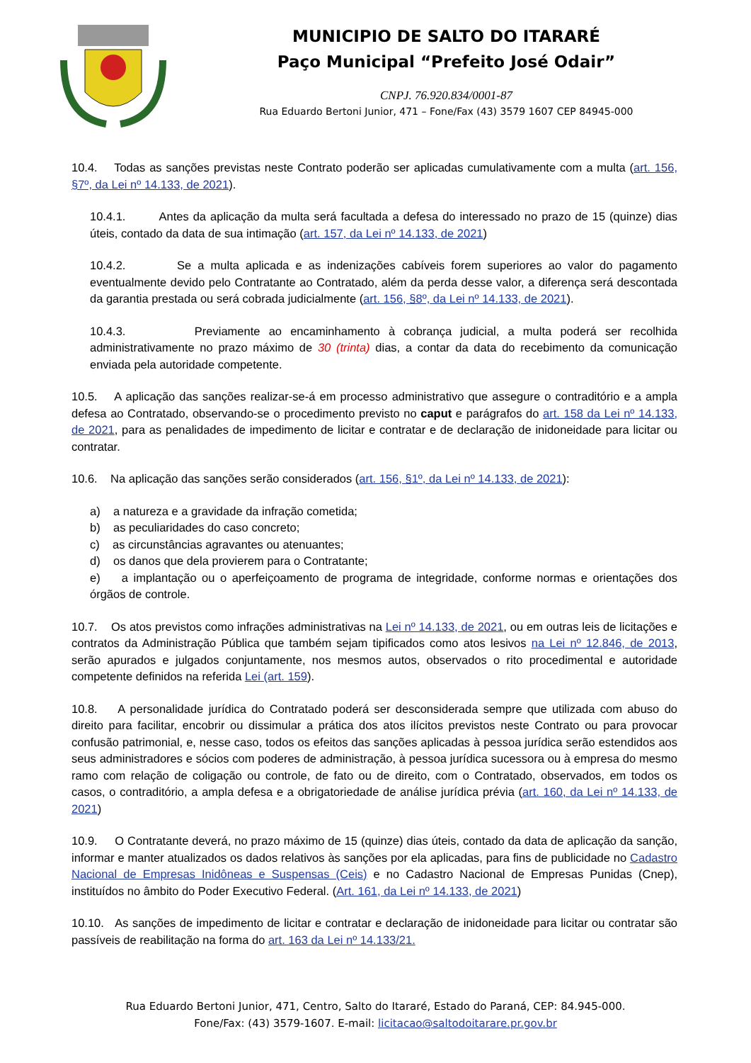MUNICIPIO DE SALTO DO ITARARÉ
Paço Municipal “Prefeito José Odair”
CNPJ. 76.920.834/0001-87
Rua Eduardo Bertoni Junior, 471 – Fone/Fax (43) 3579 1607 CEP 84945-000
10.4. Todas as sanções previstas neste Contrato poderão ser aplicadas cumulativamente com a multa (art. 156, §7º, da Lei nº 14.133, de 2021).
10.4.1. Antes da aplicação da multa será facultada a defesa do interessado no prazo de 15 (quinze) dias úteis, contado da data de sua intimação (art. 157, da Lei nº 14.133, de 2021)
10.4.2. Se a multa aplicada e as indenizações cabíveis forem superiores ao valor do pagamento eventualmente devido pelo Contratante ao Contratado, além da perda desse valor, a diferença será descontada da garantia prestada ou será cobrada judicialmente (art. 156, §8º, da Lei nº 14.133, de 2021).
10.4.3. Previamente ao encaminhamento à cobrança judicial, a multa poderá ser recolhida administrativamente no prazo máximo de 30 (trinta) dias, a contar da data do recebimento da comunicação enviada pela autoridade competente.
10.5. A aplicação das sanções realizar-se-á em processo administrativo que assegure o contraditório e a ampla defesa ao Contratado, observando-se o procedimento previsto no caput e parágrafos do art. 158 da Lei nº 14.133, de 2021, para as penalidades de impedimento de licitar e contratar e de declaração de inidoneidade para licitar ou contratar.
10.6. Na aplicação das sanções serão considerados (art. 156, §1º, da Lei nº 14.133, de 2021):
a) a natureza e a gravidade da infração cometida;
b) as peculiaridades do caso concreto;
c) as circunstâncias agravantes ou atenuantes;
d) os danos que dela provierem para o Contratante;
e) a implantação ou o aperfeiçoamento de programa de integridade, conforme normas e orientações dos órgãos de controle.
10.7. Os atos previstos como infrações administrativas na Lei nº 14.133, de 2021, ou em outras leis de licitações e contratos da Administração Pública que também sejam tipificados como atos lesivos na Lei nº 12.846, de 2013, serão apurados e julgados conjuntamente, nos mesmos autos, observados o rito procedimental e autoridade competente definidos na referida Lei (art. 159).
10.8. A personalidade jurídica do Contratado poderá ser desconsiderada sempre que utilizada com abuso do direito para facilitar, encobrir ou dissimular a prática dos atos ilícitos previstos neste Contrato ou para provocar confusão patrimonial, e, nesse caso, todos os efeitos das sanções aplicadas à pessoa jurídica serão estendidos aos seus administradores e sócios com poderes de administração, à pessoa jurídica sucessora ou à empresa do mesmo ramo com relação de coligação ou controle, de fato ou de direito, com o Contratado, observados, em todos os casos, o contraditório, a ampla defesa e a obrigatoriedade de análise jurídica prévia (art. 160, da Lei nº 14.133, de 2021)
10.9. O Contratante deverá, no prazo máximo de 15 (quinze) dias úteis, contado da data de aplicação da sanção, informar e manter atualizados os dados relativos às sanções por ela aplicadas, para fins de publicidade no Cadastro Nacional de Empresas Inidôneas e Suspensas (Ceis) e no Cadastro Nacional de Empresas Punidas (Cnep), instituídos no âmbito do Poder Executivo Federal. (Art. 161, da Lei nº 14.133, de 2021)
10.10. As sanções de impedimento de licitar e contratar e declaração de inidoneidade para licitar ou contratar são passíveis de reabilitação na forma do art. 163 da Lei nº 14.133/21.
Rua Eduardo Bertoni Junior, 471, Centro, Salto do Itararé, Estado do Paraná, CEP: 84.945-000.
Fone/Fax: (43) 3579-1607. E-mail: licitacao@saltodoitarare.pr.gov.br